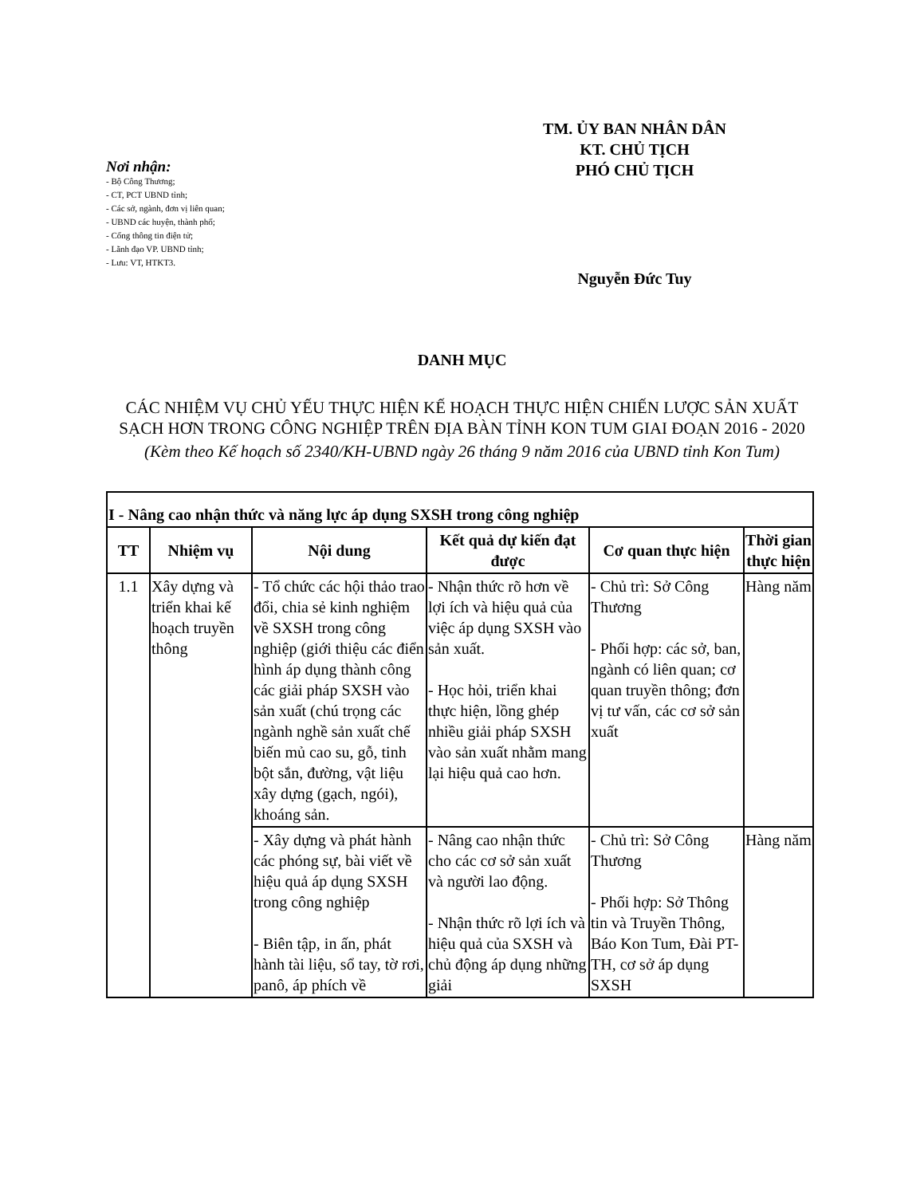Nơi nhận:
- Bộ Công Thương;
- CT, PCT UBND tỉnh;
- Các sở, ngành, đơn vị liên quan;
- UBND các huyện, thành phố;
- Cổng thông tin điện tử;
- Lãnh đạo VP. UBND tỉnh;
- Lưu: VT, HTKT3.
TM. ỦY BAN NHÂN DÂN
KT. CHỦ TỊCH
PHÓ CHỦ TỊCH
Nguyễn Đức Tuy
DANH MỤC
CÁC NHIỆM VỤ CHỦ YẾU THỰC HIỆN KẾ HOẠCH THỰC HIỆN CHIẾN LƯỢC SẢN XUẤT SẠCH HƠN TRONG CÔNG NGHIỆP TRÊN ĐỊA BÀN TỈNH KON TUM GIAI ĐOẠN 2016 - 2020
(Kèm theo Kế hoạch số 2340/KH-UBND ngày 26 tháng 9 năm 2016 của UBND tỉnh Kon Tum)
| I - Nâng cao nhận thức và năng lực áp dụng SXSH trong công nghiệp | | | | | |
| TT | Nhiệm vụ | Nội dung | Kết quả dự kiến đạt được | Cơ quan thực hiện | Thời gian thực hiện |
| 1.1 | Xây dựng và triển khai kế hoạch truyền thông | - Tổ chức các hội thảo trao đổi, chia sẻ kinh nghiệm về SXSH trong công nghiệp (giới thiệu các điển hình áp dụng thành công các giải pháp SXSH vào sản xuất (chú trọng các ngành nghề sản xuất chế biến mủ cao su, gỗ, tinh bột sắn, đường, vật liệu xây dựng (gạch, ngói), khoáng sản. | - Nhận thức rõ hơn về lợi ích và hiệu quả của việc áp dụng SXSH vào sản xuất. - Học hỏi, triển khai thực hiện, lồng ghép nhiều giải pháp SXSH vào sản xuất nhằm mang lại hiệu quả cao hơn. | - Chủ trì: Sở Công Thương - Phối hợp: các sở, ban, ngành có liên quan; cơ quan truyền thông; đơn vị tư vấn, các cơ sở sản xuất | Hàng năm |
| | | - Xây dựng và phát hành các phóng sự, bài viết về hiệu quả áp dụng SXSH trong công nghiệp - Biên tập, in ấn, phát hành tài liệu, sổ tay, tờ rơi, panô, áp phích về | - Nâng cao nhận thức cho các cơ sở sản xuất và người lao động. - Nhận thức rõ lợi ích và hiệu quả của SXSH và chủ động áp dụng những giải | - Chủ trì: Sở Công Thương - Phối hợp: Sở Thông tin và Truyền Thông, Báo Kon Tum, Đài PT-TH, cơ sở áp dụng SXSH | Hàng năm |